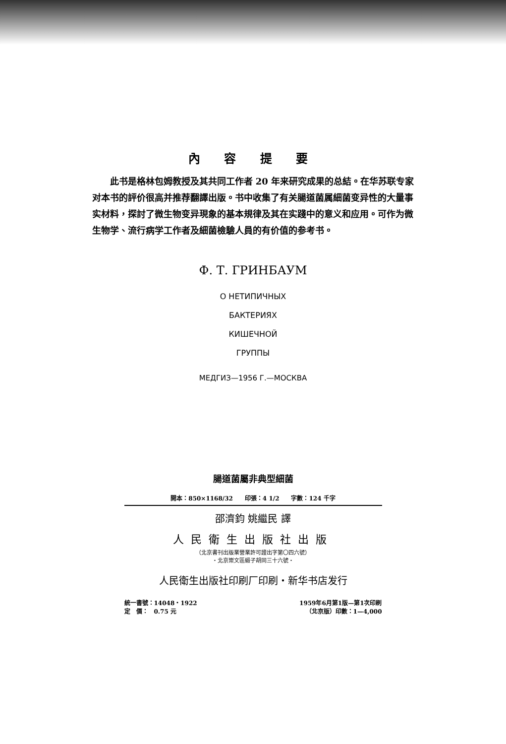內 容 提 要
　　此书是格林包姆教授及其共同工作者 20 年来研究成果的总結。在华苏联专家对本书的評价很高并推荐翻譯出版。书中收集了有关腸道菌属細菌变异性的大量事实材料，探討了微生物变异現象的基本規律及其在实踐中的意义和应用。可作为微生物学、流行病学工作者及細菌檢驗人員的有价值的参考书。
Ф. Т. ГРИНБАУМ
О НЕТИПИЧНЫХ
БАКТЕРИЯХ
КИШЕЧНОЙ
ГРУППЫ
МЕДГИЗ—1956 Г.—МОСКВА
腸道菌屬非典型細菌
開本：850×1168/32　　印張：4 1/2　　字數：124 千字
邵濟鈞 姚繼民 譯
人民衛生出版社出版
（北京書刊出版業營業許可證出字第〇四六號）
・北京崇文區緞子胡同三十六號・
人民衛生出版社印刷厂印刷・新华书店发行
統一書號：14048・1922 1959年6月第1版—第1次印刷
定　價：　0.75 元 （北京版）印數：1—4,000